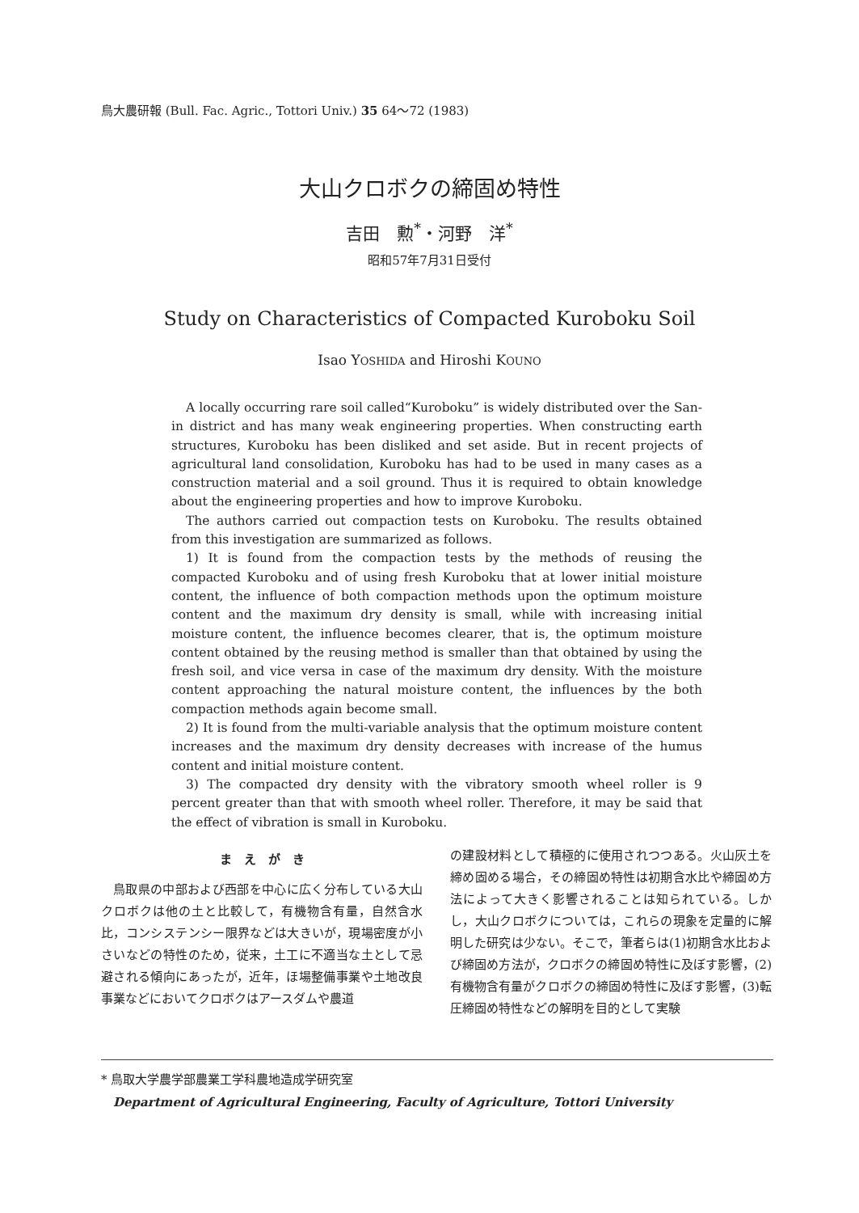鳥大農研報 (Bull. Fac. Agric., Tottori Univ.) 35 64～72 (1983)
大山クロボクの締固め特性
吉田　勲<sup>*</sup>・河野　洋<sup>*</sup>
昭和57年7月31日受付
Study on Characteristics of Compacted Kuroboku Soil
Isao YOSHIDA and Hiroshi KOUNO
A locally occurring rare soil called“Kuroboku” is widely distributed over the San-in district and has many weak engineering properties. When constructing earth structures, Kuroboku has been disliked and set aside. But in recent projects of agricultural land consolidation, Kuroboku has had to be used in many cases as a construction material and a soil ground. Thus it is required to obtain knowledge about the engineering properties and how to improve Kuroboku.
The authors carried out compaction tests on Kuroboku. The results obtained from this investigation are summarized as follows.
1) It is found from the compaction tests by the methods of reusing the compacted Kuroboku and of using fresh Kuroboku that at lower initial moisture content, the influence of both compaction methods upon the optimum moisture content and the maximum dry density is small, while with increasing initial moisture content, the influence becomes clearer, that is, the optimum moisture content obtained by the reusing method is smaller than that obtained by using the fresh soil, and vice versa in case of the maximum dry density. With the moisture content approaching the natural moisture content, the influences by the both compaction methods again become small.
2) It is found from the multi-variable analysis that the optimum moisture content increases and the maximum dry density decreases with increase of the humus content and initial moisture content.
3) The compacted dry density with the vibratory smooth wheel roller is 9 percent greater than that with smooth wheel roller. Therefore, it may be said that the effect of vibration is small in Kuroboku.
ま　え　が　き
鳥取県の中部および西部を中心に広く分布している大山クロボクは他の土と比較して，有機物含有量，自然含水比，コンシステンシー限界などは大きいが，現場密度が小さいなどの特性のため，従来，土工に不適当な土として忌避される傾向にあったが，近年，ほ場整備事業や土地改良事業などにおいてクロボクはアースダムや農道
の建設材料として積極的に使用されつつある。火山灰土を締め固める場合，その締固め特性は初期含水比や締固め方法によって大きく影響されることは知られている。しかし，大山クロボクについては，これらの現象を定量的に解明した研究は少ない。そこで，筆者らは(1)初期含水比および締固め方法が，クロボクの締固め特性に及ぼす影響，(2)有機物含有量がクロボクの締固め特性に及ぼす影響，(3)転圧締固め特性などの解明を目的として実験
* 鳥取大学農学部農業工学科農地造成学研究室
Department of Agricultural Engineering, Faculty of Agriculture, Tottori University